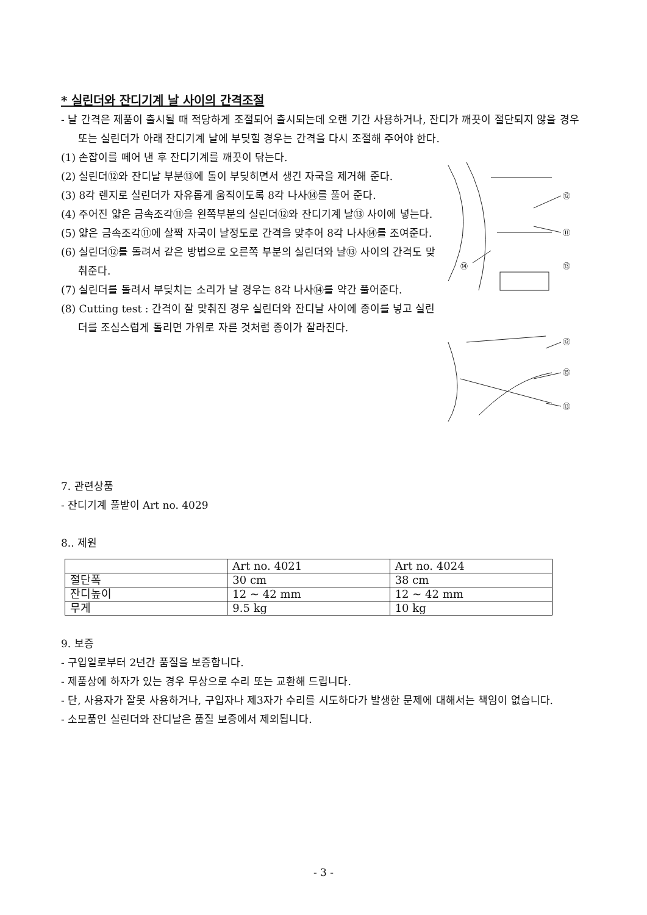* 실린더와 잔디기계 날 사이의 간격조절
- 날 간격은 제품이 출시될 때 적당하게 조절되어 출시되는데 오랜 기간 사용하거나, 잔디가 깨끗이 절단되지 않을 경우 또는 실린더가 아래 잔디기계 날에 부딪힐 경우는 간격을 다시 조절해 주어야 한다.
(1) 손잡이를 떼어 낸 후 잔디기계를 깨끗이 닦는다.
(2) 실린더⑫와 잔디날 부분⑬에 돌이 부딪히면서 생긴 자국을 제거해 준다.
(3) 8각 렌지로 실린더가 자유롭게 움직이도록 8각 나사⑭를 풀어 준다.
(4) 주어진 얇은 금속조각⑪을 왼쪽부분의 실린더⑫와 잔디기계 날⑬ 사이에 넣는다.
(5) 얇은 금속조각⑪에 살짝 자국이 날정도로 간격을 맞추어 8각 나사⑭를 조여준다.
(6) 실린더⑫를 돌려서 같은 방법으로 오른쪽 부분의 실린더와 날⑬ 사이의 간격도 맞춰준다.
(7) 실린더를 돌려서 부딪치는 소리가 날 경우는 8각 나사⑭를 약간 풀어준다.
(8) Cutting test : 간격이 잘 맞춰진 경우 실린더와 잔디날 사이에 종이를 넣고 실린더를 조심스럽게 돌리면 가위로 자른 것처럼 종이가 잘라진다.
⑫
⑪
⑬
⑭
⑫
⑮
⑬
7. 관련상품
- 잔디기계 풀받이 Art no. 4029
8.. 제원
| | Art no. 4021 | Art no. 4024 |
| 절단폭 | 30 cm | 38 cm |
| 잔디높이 | 12 ~ 42 mm | 12 ~ 42 mm |
| 무게 | 9.5 kg | 10 kg |
9. 보증
- 구입일로부터 2년간 품질을 보증합니다.
- 제품상에 하자가 있는 경우 무상으로 수리 또는 교환해 드립니다.
- 단, 사용자가 잘못 사용하거나, 구입자나 제3자가 수리를 시도하다가 발생한 문제에 대해서는 책임이 없습니다.
- 소모품인 실린더와 잔디날은 품질 보증에서 제외됩니다.
- 3 -